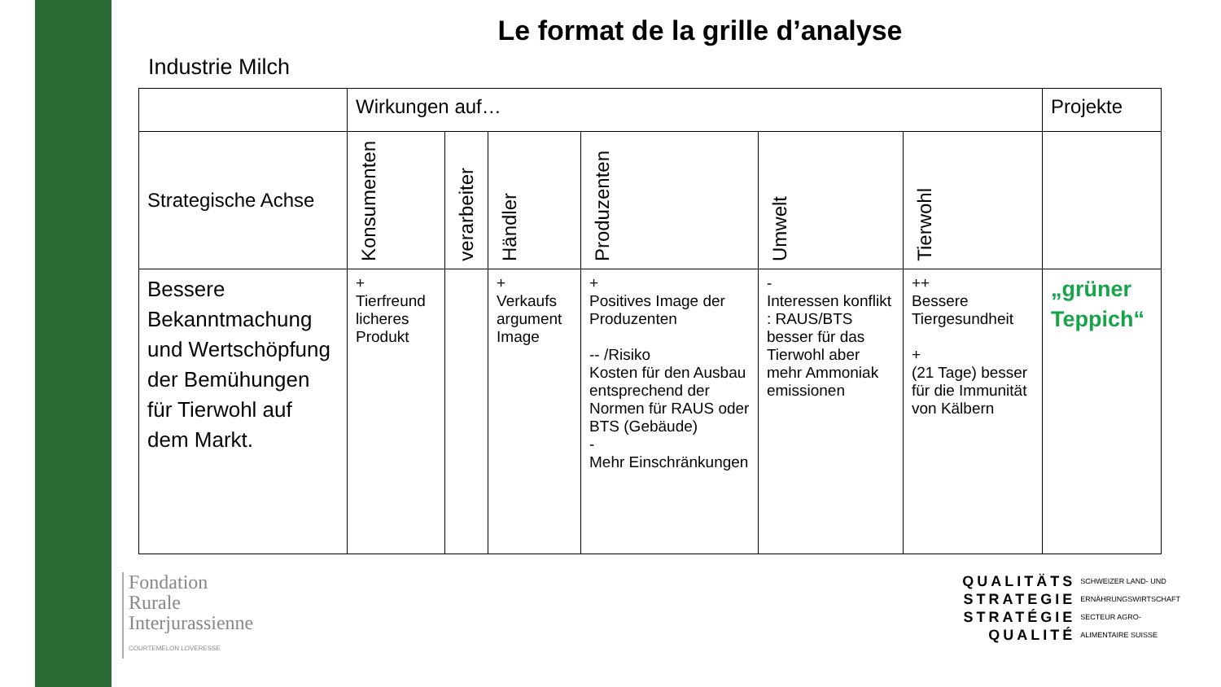Le format de la grille d’analyse
Industrie Milch
| | Wirkungen auf… | | | | | | Projekte |
| --- | --- | --- | --- | --- | --- | --- | --- |
| Strategische Achse | Konsumenten | verarbeiter | Händler | Produzenten | Umwelt | Tierwohl | |
| Bessere Bekanntmachung und Wertschöpfung der Bemühungen für Tierwohl auf dem Markt. | + Tierfreund licheres Produkt | | + Verkaufs argument Image | + Positives Image der Produzenten -- /Risiko Kosten für den Ausbau entsprechend der Normen für RAUS oder BTS (Gebäude) - Mehr Einschränkungen | - Interessen konflikt : RAUS/BTS besser für das Tierwohl aber mehr Ammoniak emissionen | ++ Bessere Tiergesundheit + (21 Tage) besser für die Immunität von Kälbern | „grüner Teppich“ |
Fondation
Rurale
Interjurassienne
COURTEMELON LOVERESSE
QUALITÄTS
STRATEGIE
STRATÉGIE
QUALITÉ
SCHWEIZER LAND- UND
ERNÄHRUNGSWIRTSCHAFT
SECTEUR AGRO-
ALIMENTAIRE SUISSE